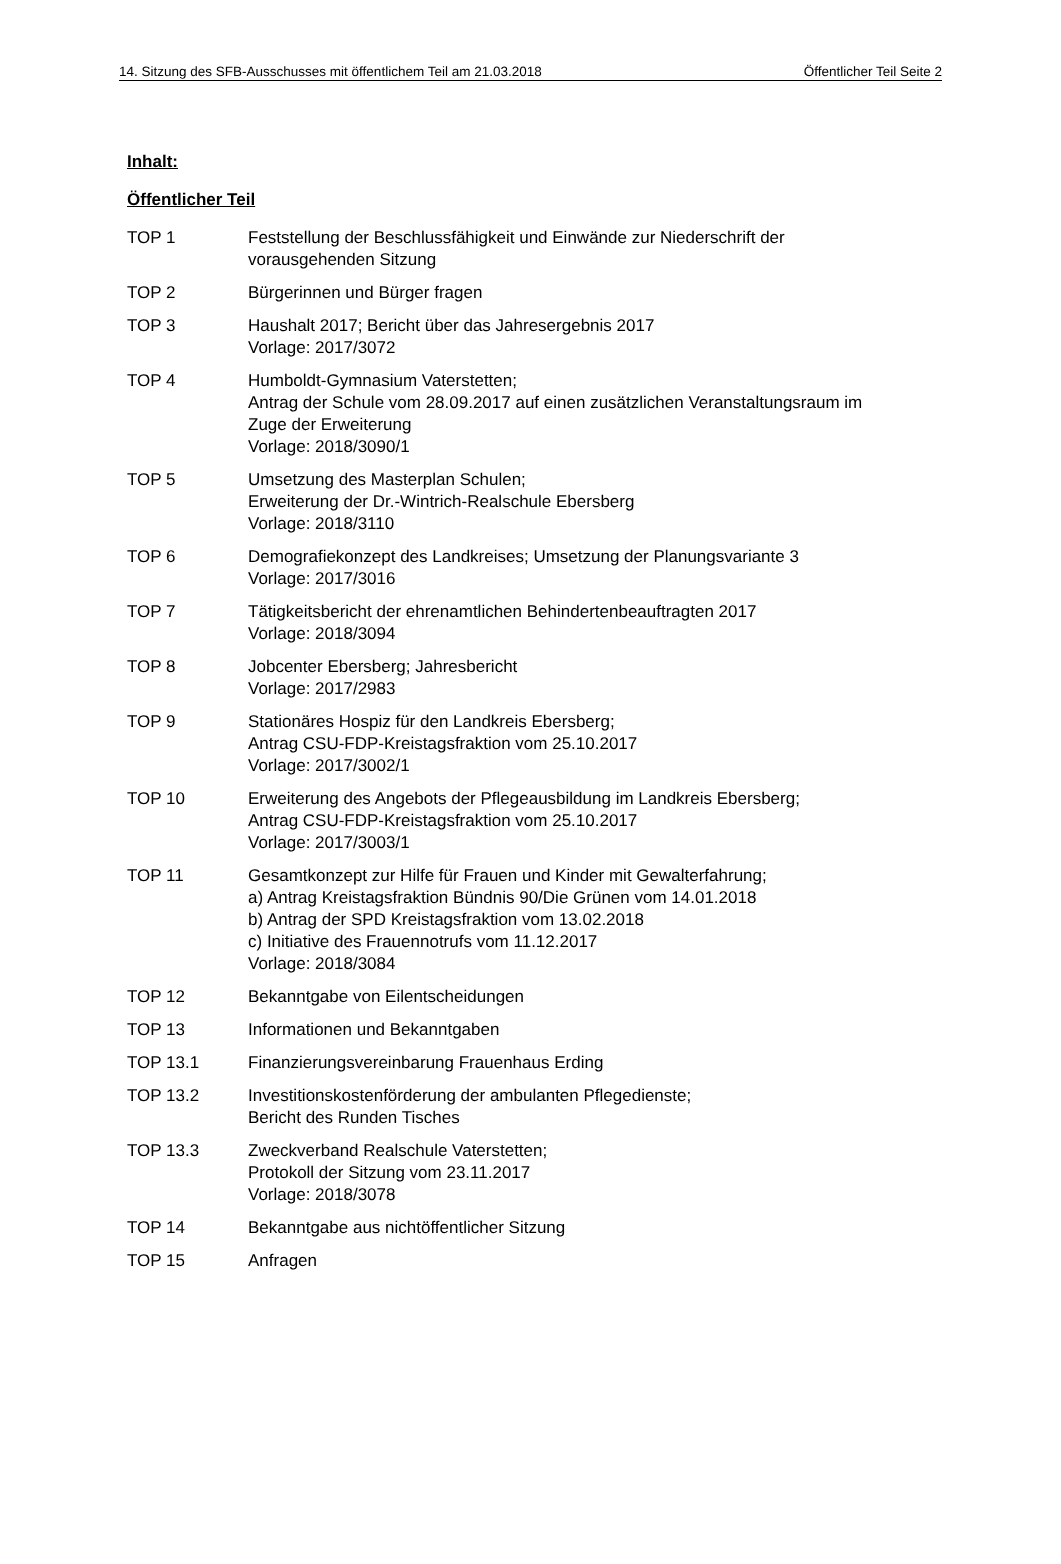14. Sitzung des SFB-Ausschusses mit öffentlichem Teil am 21.03.2018 Öffentlicher Teil Seite 2
Inhalt:
Öffentlicher Teil
TOP 1 Feststellung der Beschlussfähigkeit und Einwände zur Niederschrift der
vorausgehenden Sitzung
TOP 2 Bürgerinnen und Bürger fragen
TOP 3 Haushalt 2017; Bericht über das Jahresergebnis 2017
Vorlage: 2017/3072
TOP 4 Humboldt-Gymnasium Vaterstetten;
Antrag der Schule vom 28.09.2017 auf einen zusätzlichen Veranstaltungsraum im
Zuge der Erweiterung
Vorlage: 2018/3090/1
TOP 5 Umsetzung des Masterplan Schulen;
Erweiterung der Dr.-Wintrich-Realschule Ebersberg
Vorlage: 2018/3110
TOP 6 Demografiekonzept des Landkreises; Umsetzung der Planungsvariante 3
Vorlage: 2017/3016
TOP 7 Tätigkeitsbericht der ehrenamtlichen Behindertenbeauftragten 2017
Vorlage: 2018/3094
TOP 8 Jobcenter Ebersberg; Jahresbericht
Vorlage: 2017/2983
TOP 9 Stationäres Hospiz für den Landkreis Ebersberg;
Antrag CSU-FDP-Kreistagsfraktion vom 25.10.2017
Vorlage: 2017/3002/1
TOP 10 Erweiterung des Angebots der Pflegeausbildung im Landkreis Ebersberg;
Antrag CSU-FDP-Kreistagsfraktion vom 25.10.2017
Vorlage: 2017/3003/1
TOP 11 Gesamtkonzept zur Hilfe für Frauen und Kinder mit Gewalterfahrung;
a) Antrag Kreistagsfraktion Bündnis 90/Die Grünen vom 14.01.2018
b) Antrag der SPD Kreistagsfraktion vom 13.02.2018
c) Initiative des Frauennotrufs vom 11.12.2017
Vorlage: 2018/3084
TOP 12 Bekanntgabe von Eilentscheidungen
TOP 13 Informationen und Bekanntgaben
TOP 13.1 Finanzierungsvereinbarung Frauenhaus Erding
TOP 13.2 Investitionskostenförderung der ambulanten Pflegedienste;
Bericht des Runden Tisches
TOP 13.3 Zweckverband Realschule Vaterstetten;
Protokoll der Sitzung vom 23.11.2017
Vorlage: 2018/3078
TOP 14 Bekanntgabe aus nichtöffentlicher Sitzung
TOP 15 Anfragen